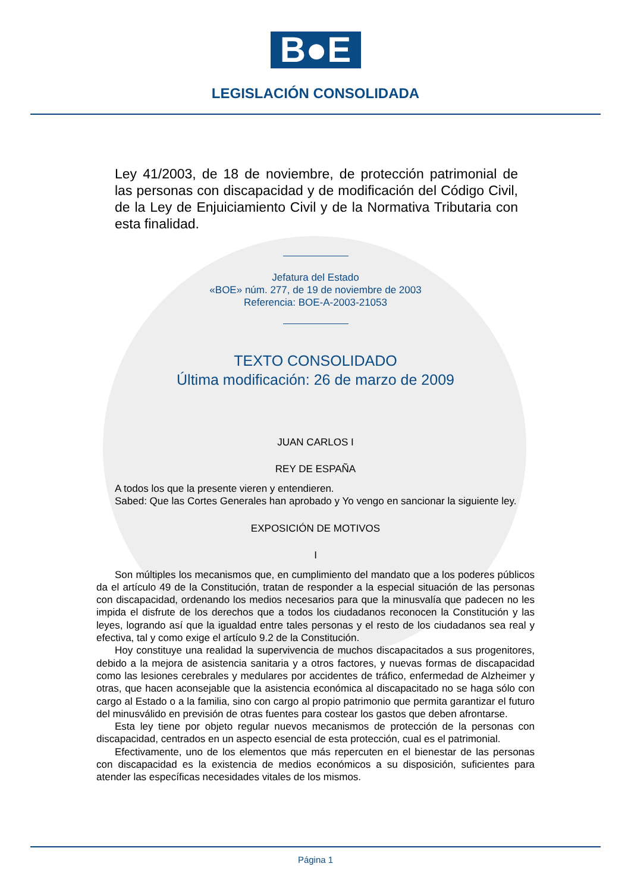B●E
LEGISLACIÓN CONSOLIDADA
Ley 41/2003, de 18 de noviembre, de protección patrimonial de las personas con discapacidad y de modificación del Código Civil, de la Ley de Enjuiciamiento Civil y de la Normativa Tributaria con esta finalidad.
Jefatura del Estado
«BOE» núm. 277, de 19 de noviembre de 2003
Referencia: BOE-A-2003-21053
TEXTO CONSOLIDADO
Última modificación: 26 de marzo de 2009
JUAN CARLOS I
REY DE ESPAÑA
A todos los que la presente vieren y entendieren.
Sabed: Que las Cortes Generales han aprobado y Yo vengo en sancionar la siguiente ley.
EXPOSICIÓN DE MOTIVOS
I
Son múltiples los mecanismos que, en cumplimiento del mandato que a los poderes públicos da el artículo 49 de la Constitución, tratan de responder a la especial situación de las personas con discapacidad, ordenando los medios necesarios para que la minusvalía que padecen no les impida el disfrute de los derechos que a todos los ciudadanos reconocen la Constitución y las leyes, logrando así que la igualdad entre tales personas y el resto de los ciudadanos sea real y efectiva, tal y como exige el artículo 9.2 de la Constitución.
Hoy constituye una realidad la supervivencia de muchos discapacitados a sus progenitores, debido a la mejora de asistencia sanitaria y a otros factores, y nuevas formas de discapacidad como las lesiones cerebrales y medulares por accidentes de tráfico, enfermedad de Alzheimer y otras, que hacen aconsejable que la asistencia económica al discapacitado no se haga sólo con cargo al Estado o a la familia, sino con cargo al propio patrimonio que permita garantizar el futuro del minusválido en previsión de otras fuentes para costear los gastos que deben afrontarse.
Esta ley tiene por objeto regular nuevos mecanismos de protección de la personas con discapacidad, centrados en un aspecto esencial de esta protección, cual es el patrimonial.
Efectivamente, uno de los elementos que más repercuten en el bienestar de las personas con discapacidad es la existencia de medios económicos a su disposición, suficientes para atender las específicas necesidades vitales de los mismos.
Página 1